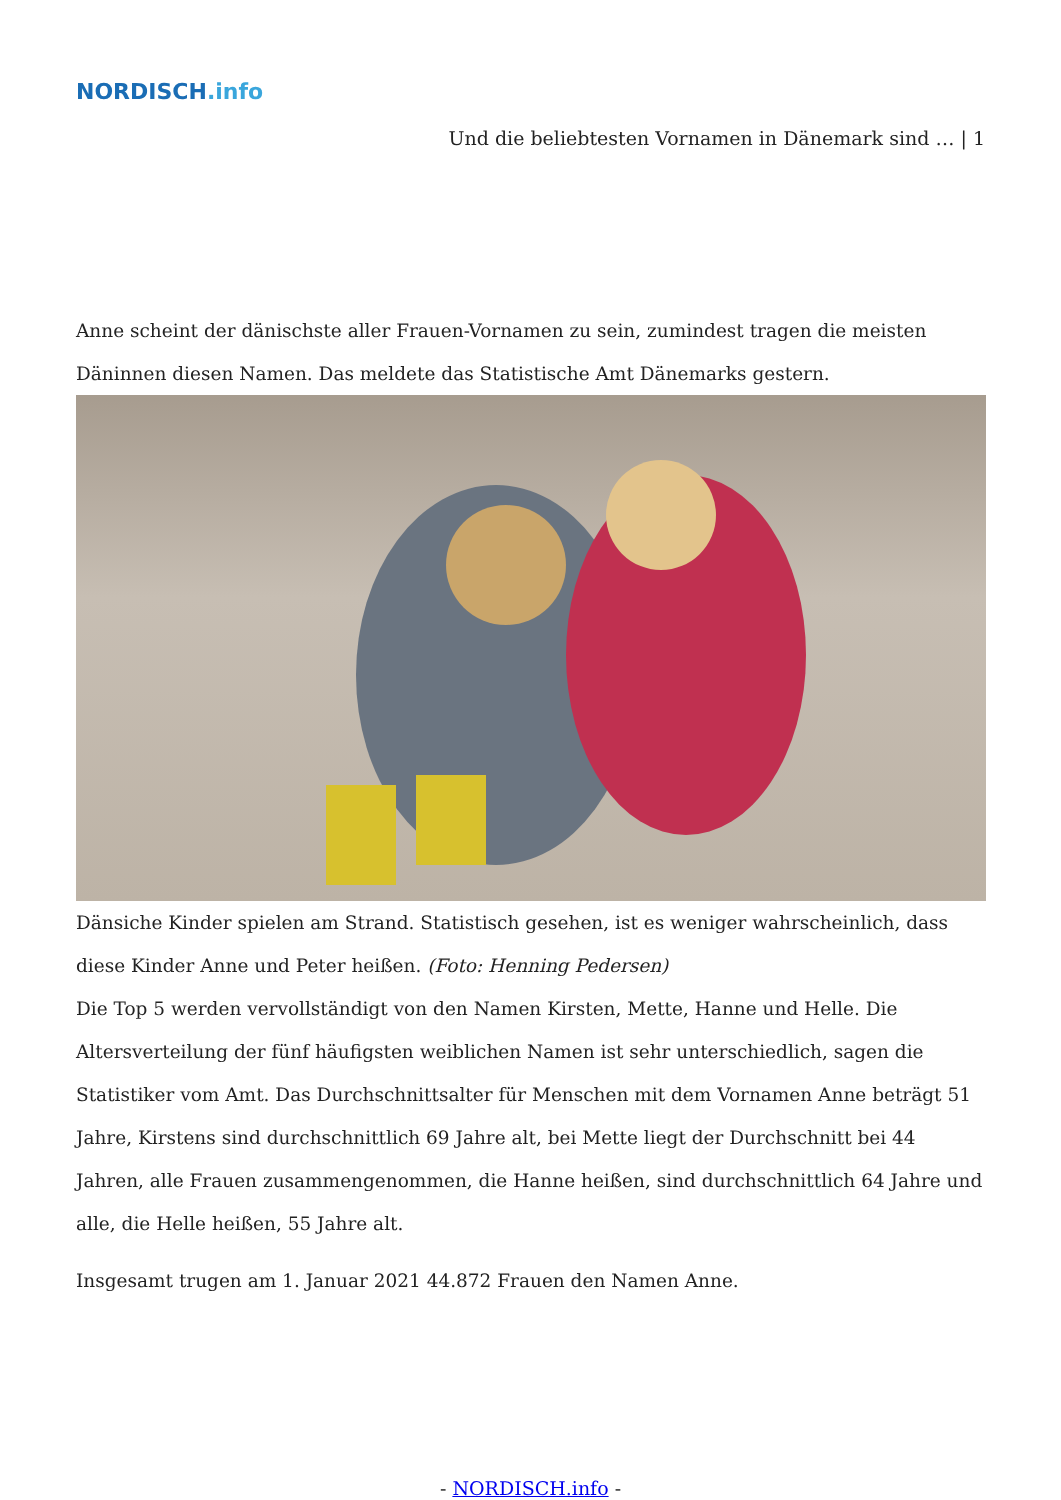NORDISCH.info
Und die beliebtesten Vornamen in Dänemark sind … | 1
Anne scheint der dänischste aller Frauen-Vornamen zu sein, zumindest tragen die meisten Däninnen diesen Namen. Das meldete das Statistische Amt Dänemarks gestern.
Dänsiche Kinder spielen am Strand. Statistisch gesehen, ist es weniger wahrscheinlich, dass diese Kinder Anne und Peter heißen. (Foto: Henning Pedersen)
Die Top 5 werden vervollständigt von den Namen Kirsten, Mette, Hanne und Helle. Die Altersverteilung der fünf häufigsten weiblichen Namen ist sehr unterschiedlich, sagen die Statistiker vom Amt. Das Durchschnittsalter für Menschen mit dem Vornamen Anne beträgt 51 Jahre, Kirstens sind durchschnittlich 69 Jahre alt, bei Mette liegt der Durchschnitt bei 44 Jahren, alle Frauen zusammengenommen, die Hanne heißen, sind durchschnittlich 64 Jahre und alle, die Helle heißen, 55 Jahre alt.
Insgesamt trugen am 1. Januar 2021 44.872 Frauen den Namen Anne.
- NORDISCH.info -